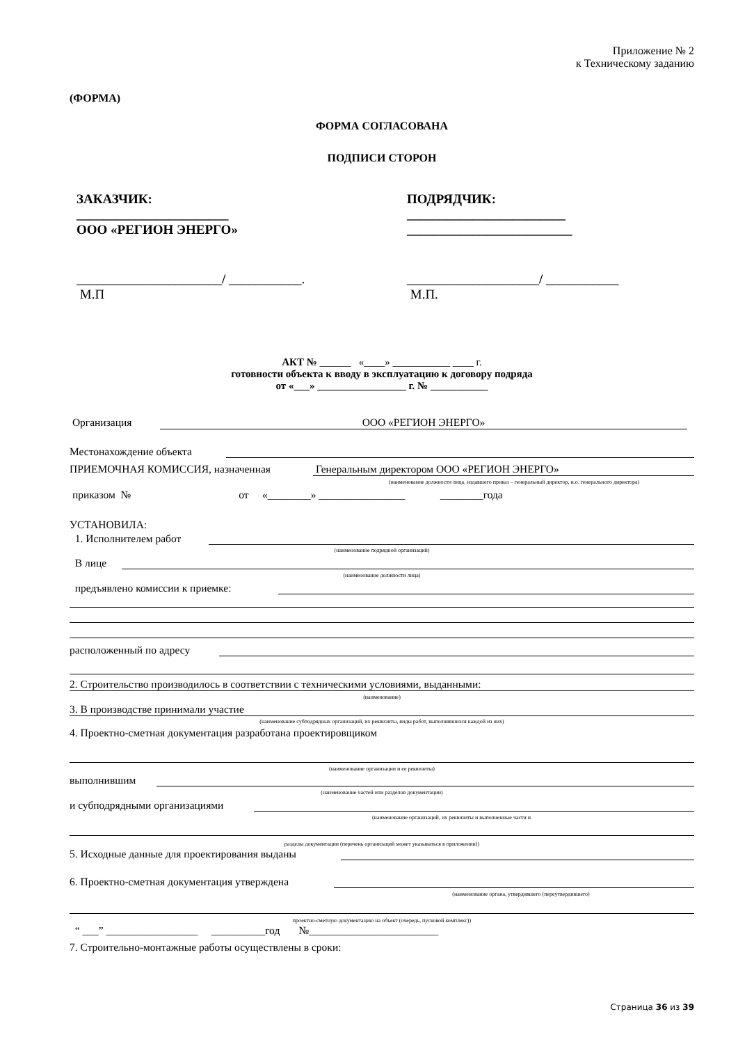Приложение № 2
к Техническому заданию
(ФОРМА)
ФОРМА СОГЛАСОВАНА
ПОДПИСИ СТОРОН
ЗАКАЗЧИК:
_______________________
ООО «РЕГИОН ЭНЕРГО»
ПОДРЯДЧИК:
________________________
_________________________
______________________/ ___________.
М.П
____________________/ ___________
М.П.
АКТ № ______ «____» ___________ ____ г.
готовности объекта к вводу в эксплуатацию к договору подряда
от «___» _________________ г. № ___________
Организация ООО «РЕГИОН ЭНЕРГО»
Местонахождение объекта
ПРИЕМОЧНАЯ КОМИССИЯ, назначенная Генеральным директором ООО «РЕГИОН ЭНЕРГО»
(наименование должности лица, издавшего приказ – генеральный директор, и.о. генерального директора)
приказом № от «________» ________________ ________года
УСТАНОВИЛА:
1. Исполнителем работ
(наименование подрядной организаций)
В лице
(наименование должности лица)
предъявлено комиссии к приемке:
расположенный по адресу
2. Строительство производилось в соответствии с техническими условиями, выданными:
(наименование)
3. В производстве принимали участие
(наименование субподрядных организаций, их реквизиты, виды работ, выполнявшихся каждой из них)
4. Проектно-сметная документация разработана проектировщиком
(наименование организации и ее реквизиты)
выполнившим
(наименование частей или разделов документации)
и субподрядными организациями
(наименование организаций, их реквизиты и выполненные части и
разделы документации (перечень организаций может указываться в приложении))
5. Исходные данные для проектирования выданы
6. Проектно-сметная документация утверждена
(наименование органа, утвердившего (переутвердившего)
проектно-сметную документацию на объект (очередь, пусковой комплекс))
“ ___” _________________ __________год №________________________
7. Строительно-монтажные работы осуществлены в сроки:
Страница 36 из 39